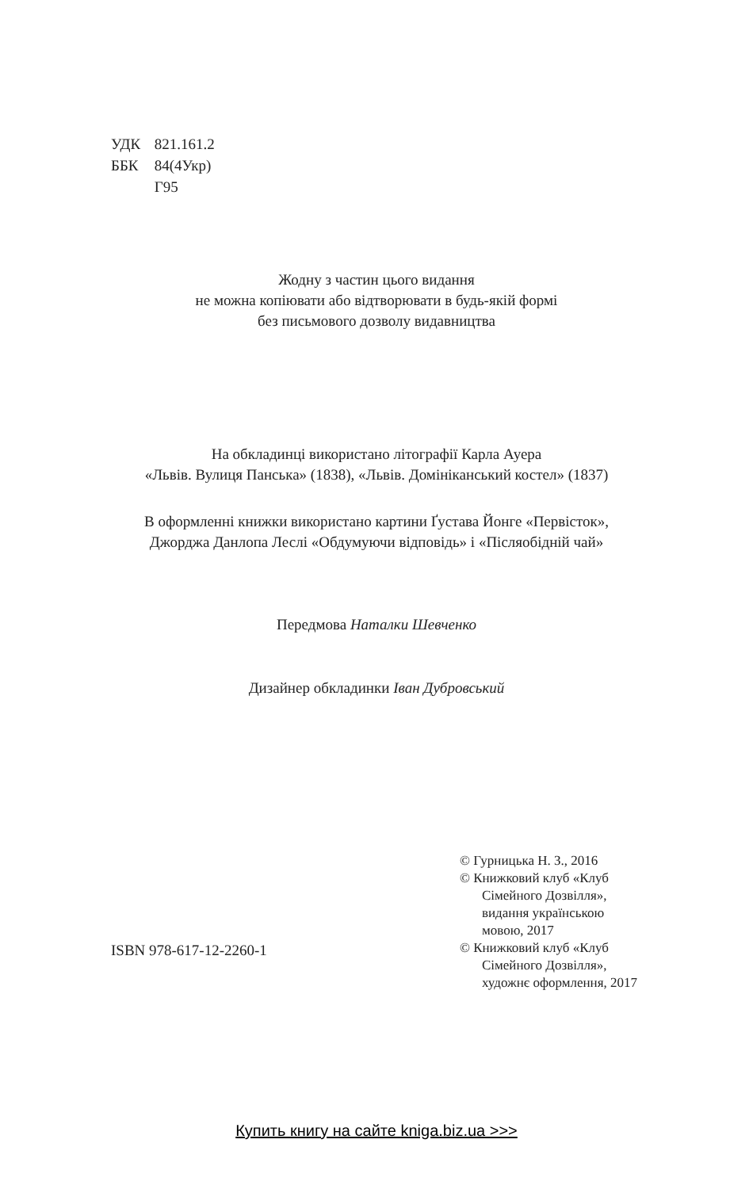УДК 821.161.2
ББК 84(4Укр)
Г95
Жодну з частин цього видання
не можна копіювати або відтворювати в будь-якій формі
без письмового дозволу видавництва
На обкладинці використано літографії Карла Ауера
«Львів. Вулиця Панська» (1838), «Львів. Домініканський костел» (1837)
В оформленні книжки використано картини Ґустава Йонге «Первісток»,
Джорджа Данлопа Леслі «Обдумуючи відповідь» і «Післяобідній чай»
Передмова Наталки Шевченко
Дизайнер обкладинки Іван Дубровський
© Гурницька Н. З., 2016
© Книжковий клуб «Клуб Сімейного Дозвілля», видання українською мовою, 2017
© Книжковий клуб «Клуб Сімейного Дозвілля», художнє оформлення, 2017
ISBN 978-617-12-2260-1
Купить книгу на сайте kniga.biz.ua >>>